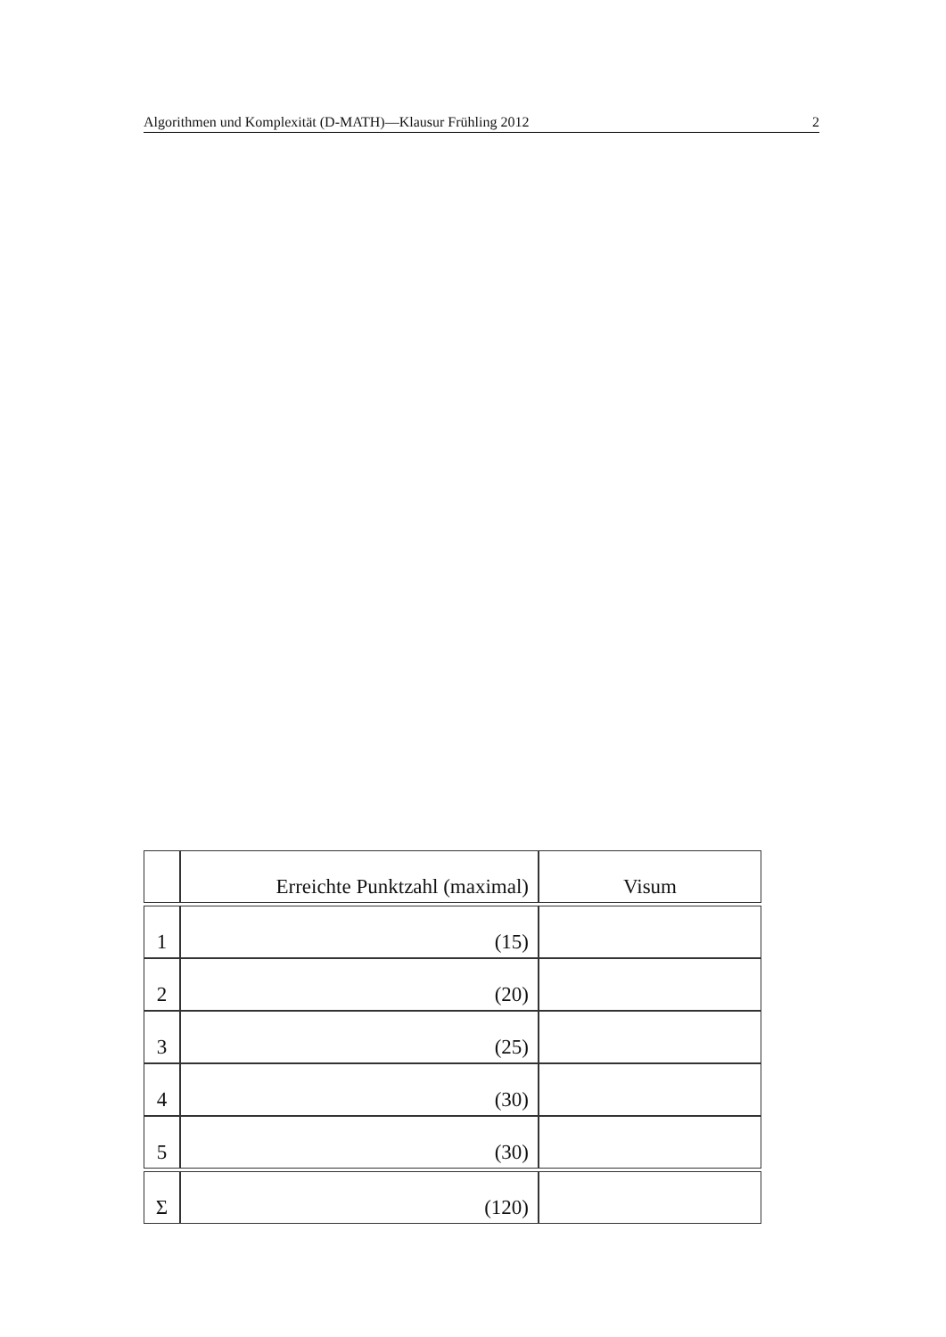Algorithmen und Komplexität (D-MATH)—Klausur Frühling 2012 2
| | Erreichte Punktzahl (maximal) | Visum |
| --- | --- | --- |
| 1 | (15) | |
| 2 | (20) | |
| 3 | (25) | |
| 4 | (30) | |
| 5 | (30) | |
| Σ | (120) | |